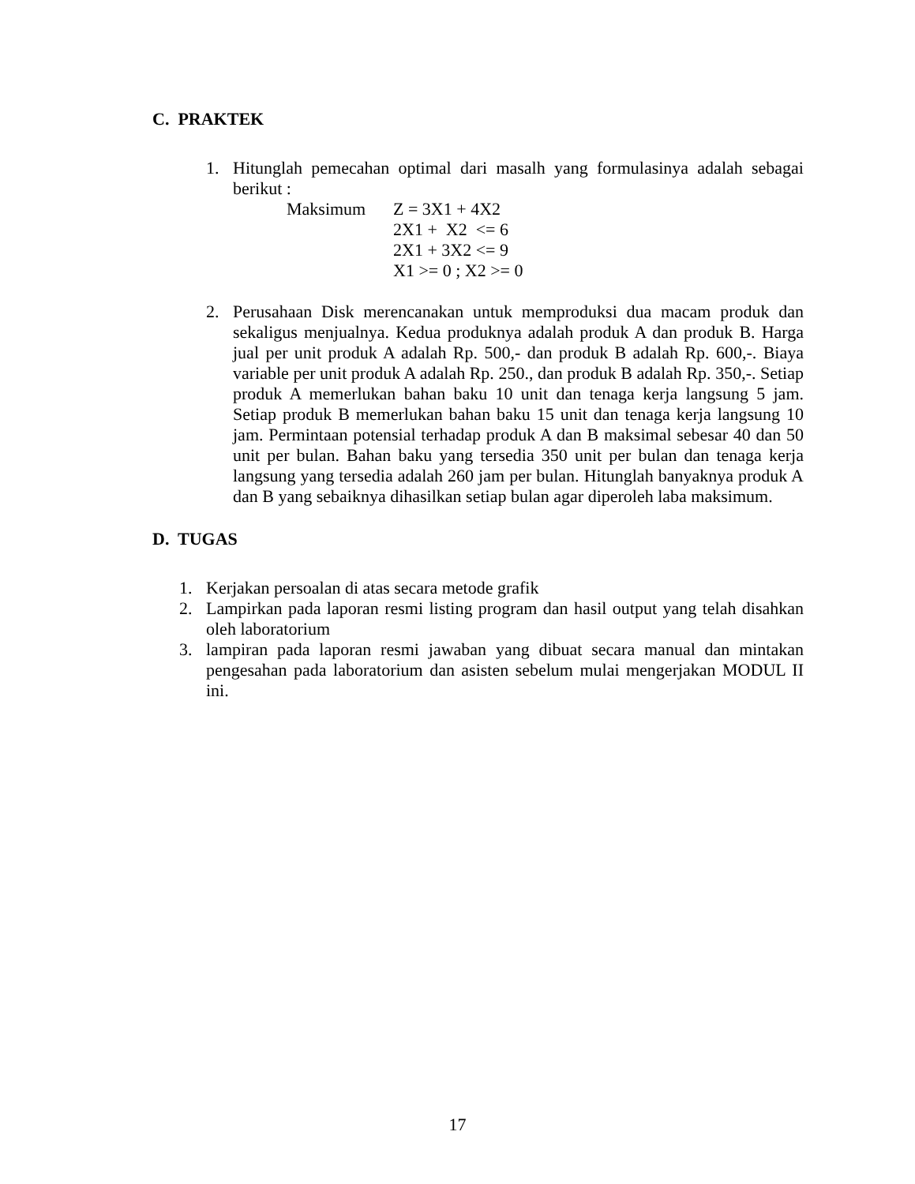C. PRAKTEK
1. Hitunglah pemecahan optimal dari masalh yang formulasinya adalah sebagai berikut :
Maksimum Z = 3X1 + 4X2 2X1 + X2 <= 6 2X1 + 3X2 <= 9 X1 >= 0 ; X2 >= 0
2. Perusahaan Disk merencanakan untuk memproduksi dua macam produk dan sekaligus menjualnya. Kedua produknya adalah produk A dan produk B. Harga jual per unit produk A adalah Rp. 500,- dan produk B adalah Rp. 600,-. Biaya variable per unit produk A adalah Rp. 250., dan produk B adalah Rp. 350,-. Setiap produk A memerlukan bahan baku 10 unit dan tenaga kerja langsung 5 jam. Setiap produk B memerlukan bahan baku 15 unit dan tenaga kerja langsung 10 jam. Permintaan potensial terhadap produk A dan B maksimal sebesar 40 dan 50 unit per bulan. Bahan baku yang tersedia 350 unit per bulan dan tenaga kerja langsung yang tersedia adalah 260 jam per bulan. Hitunglah banyaknya produk A dan B yang sebaiknya dihasilkan setiap bulan agar diperoleh laba maksimum.
D. TUGAS
1. Kerjakan persoalan di atas secara metode grafik
2. Lampirkan pada laporan resmi listing program dan hasil output yang telah disahkan oleh laboratorium
3. lampiran pada laporan resmi jawaban yang dibuat secara manual dan mintakan pengesahan pada laboratorium dan asisten sebelum mulai mengerjakan MODUL II ini.
17